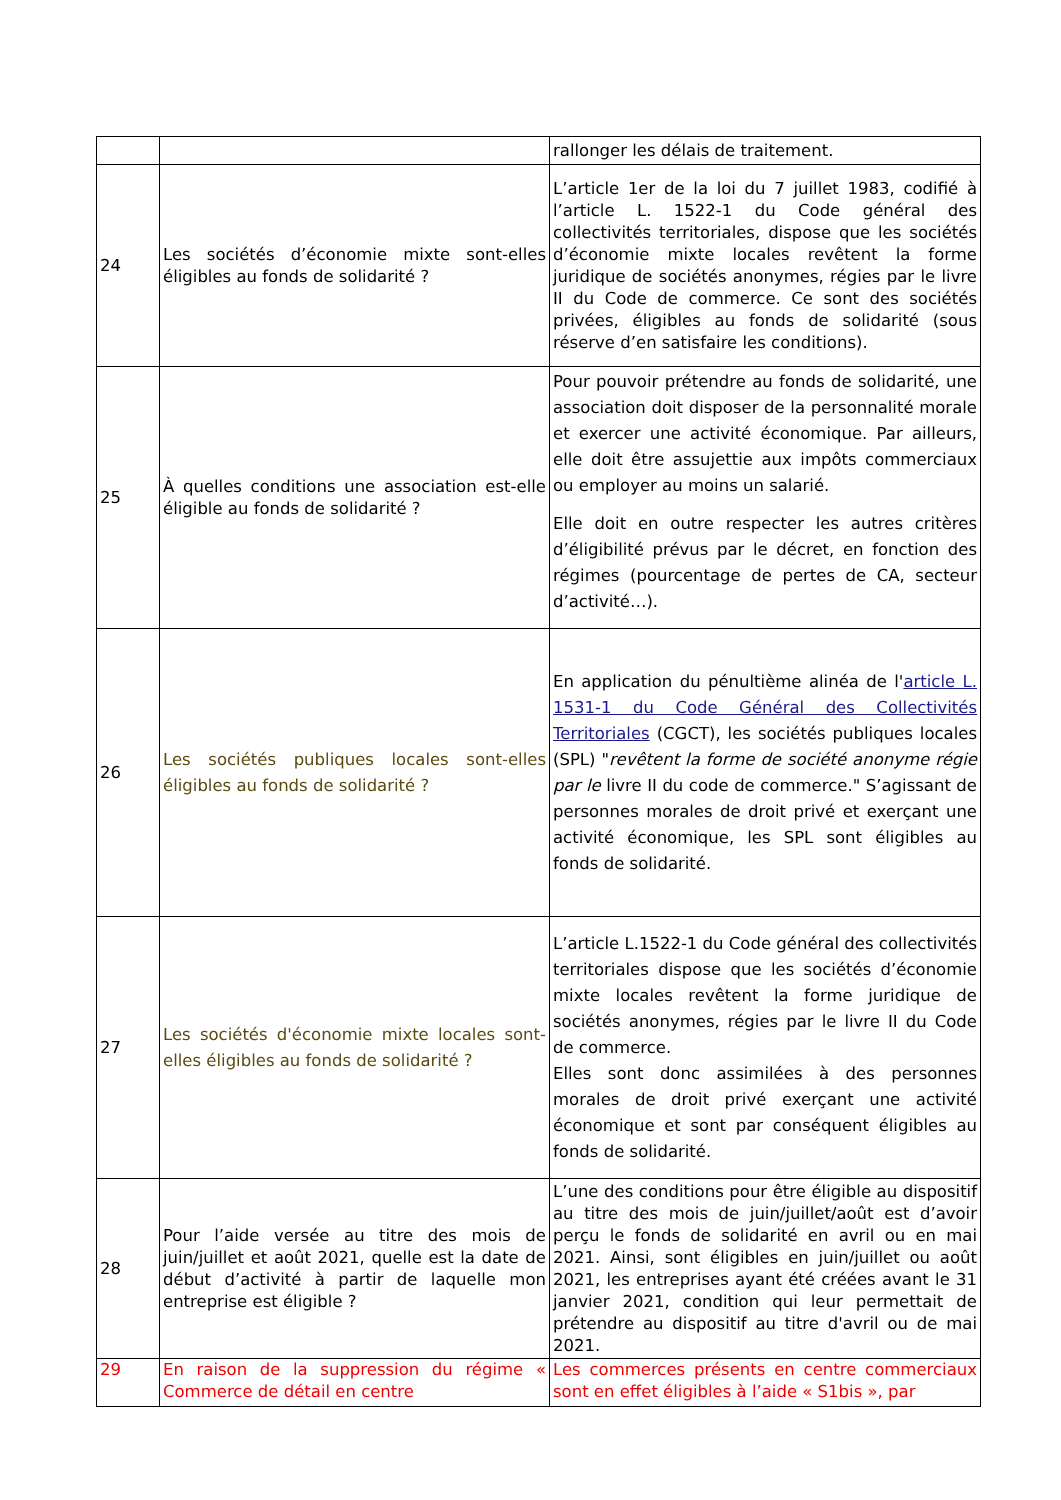| | | rallonger les délais de traitement. |
| 24 | Les sociétés d’économie mixte sont-elles éligibles au fonds de solidarité ? | L’article 1er de la loi du 7 juillet 1983, codifié à l’article L. 1522-1 du Code général des collectivités territoriales, dispose que les sociétés d’économie mixte locales revêtent la forme juridique de sociétés anonymes, régies par le livre II du Code de commerce. Ce sont des sociétés privées, éligibles au fonds de solidarité (sous réserve d’en satisfaire les conditions). |
| 25 | À quelles conditions une association est-elle éligible au fonds de solidarité ? | Pour pouvoir prétendre au fonds de solidarité, une association doit disposer de la personnalité morale et exercer une activité économique. Par ailleurs, elle doit être assujettie aux impôts commerciaux ou employer au moins un salarié. Elle doit en outre respecter les autres critères d’éligibilité prévus par le décret, en fonction des régimes (pourcentage de pertes de CA, secteur d’activité…). |
| 26 | Les sociétés publiques locales sont-elles éligibles au fonds de solidarité ? | En application du pénultième alinéa de l' article L. 1531-1 du Code Général des Collectivités Territoriales (CGCT), les sociétés publiques locales (SPL) " revêtent la forme de société anonyme régie par le livre II du code de commerce." S’agissant de personnes morales de droit privé et exerçant une activité économique, les SPL sont éligibles au fonds de solidarité. |
| 27 | Les sociétés d'économie mixte locales sont-elles éligibles au fonds de solidarité ? | L’article L.1522-1 du Code général des collectivités territoriales dispose que les sociétés d’économie mixte locales revêtent la forme juridique de sociétés anonymes, régies par le livre II du Code de commerce. Elles sont donc assimilées à des personnes morales de droit privé exerçant une activité économique et sont par conséquent éligibles au fonds de solidarité. |
| 28 | Pour l’aide versée au titre des mois de juin/juillet et août 2021, quelle est la date de début d’activité à partir de laquelle mon entreprise est éligible ? | L’une des conditions pour être éligible au dispositif au titre des mois de juin/juillet/août est d’avoir perçu le fonds de solidarité en avril ou en mai 2021. Ainsi, sont éligibles en juin/juillet ou août 2021, les entreprises ayant été créées avant le 31 janvier 2021, condition qui leur permettait de prétendre au dispositif au titre d'avril ou de mai 2021. |
| 29 | En raison de la suppression du régime « Commerce de détail en centre | Les commerces présents en centre commerciaux sont en effet éligibles à l’aide « S1bis », par |